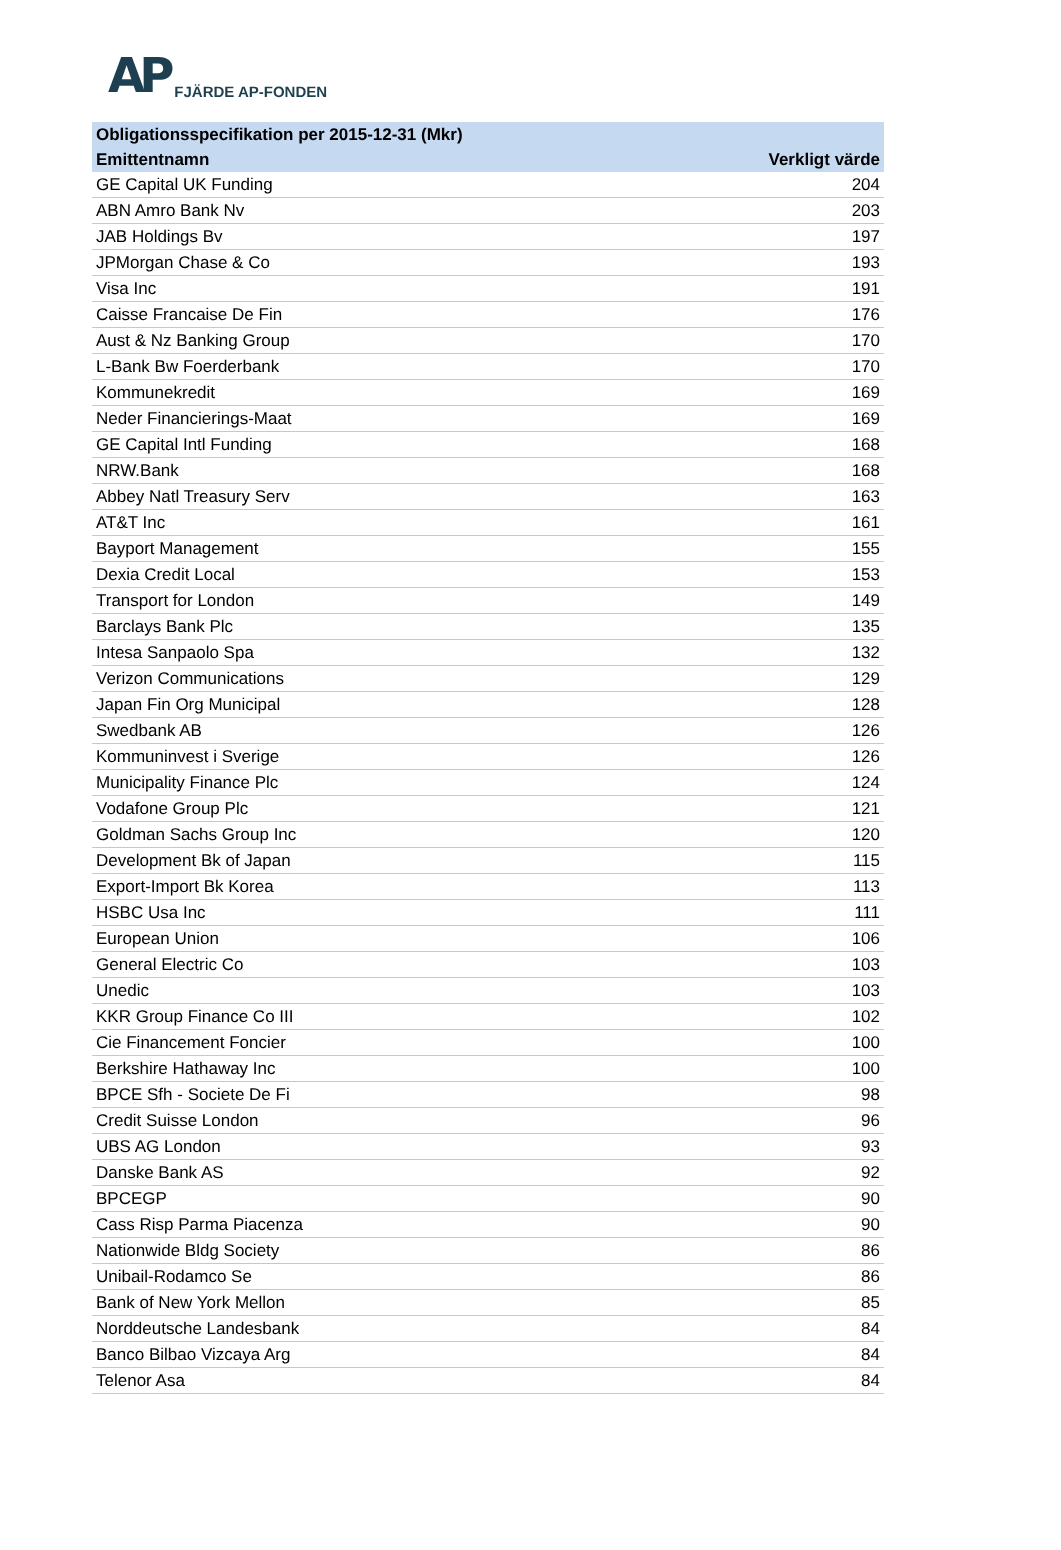AP FJÄRDE AP-FONDEN
| Obligationsspecifikation per 2015-12-31 (Mkr) | |
| --- | --- |
| Emittentnamn | Verkligt värde |
| GE Capital UK Funding | 204 |
| ABN Amro Bank Nv | 203 |
| JAB Holdings Bv | 197 |
| JPMorgan Chase & Co | 193 |
| Visa Inc | 191 |
| Caisse Francaise De Fin | 176 |
| Aust & Nz Banking Group | 170 |
| L-Bank Bw Foerderbank | 170 |
| Kommunekredit | 169 |
| Neder Financierings-Maat | 169 |
| GE Capital Intl Funding | 168 |
| NRW.Bank | 168 |
| Abbey Natl Treasury Serv | 163 |
| AT&T Inc | 161 |
| Bayport Management | 155 |
| Dexia Credit Local | 153 |
| Transport for London | 149 |
| Barclays Bank Plc | 135 |
| Intesa Sanpaolo Spa | 132 |
| Verizon Communications | 129 |
| Japan Fin Org Municipal | 128 |
| Swedbank AB | 126 |
| Kommuninvest i Sverige | 126 |
| Municipality Finance Plc | 124 |
| Vodafone Group Plc | 121 |
| Goldman Sachs Group Inc | 120 |
| Development Bk of Japan | 115 |
| Export-Import Bk Korea | 113 |
| HSBC Usa Inc | 111 |
| European Union | 106 |
| General Electric Co | 103 |
| Unedic | 103 |
| KKR Group Finance Co III | 102 |
| Cie Financement Foncier | 100 |
| Berkshire Hathaway Inc | 100 |
| BPCE Sfh - Societe De Fi | 98 |
| Credit Suisse London | 96 |
| UBS AG London | 93 |
| Danske Bank AS | 92 |
| BPCEGP | 90 |
| Cass Risp Parma Piacenza | 90 |
| Nationwide Bldg Society | 86 |
| Unibail-Rodamco Se | 86 |
| Bank of New York Mellon | 85 |
| Norddeutsche Landesbank | 84 |
| Banco Bilbao Vizcaya Arg | 84 |
| Telenor Asa | 84 |